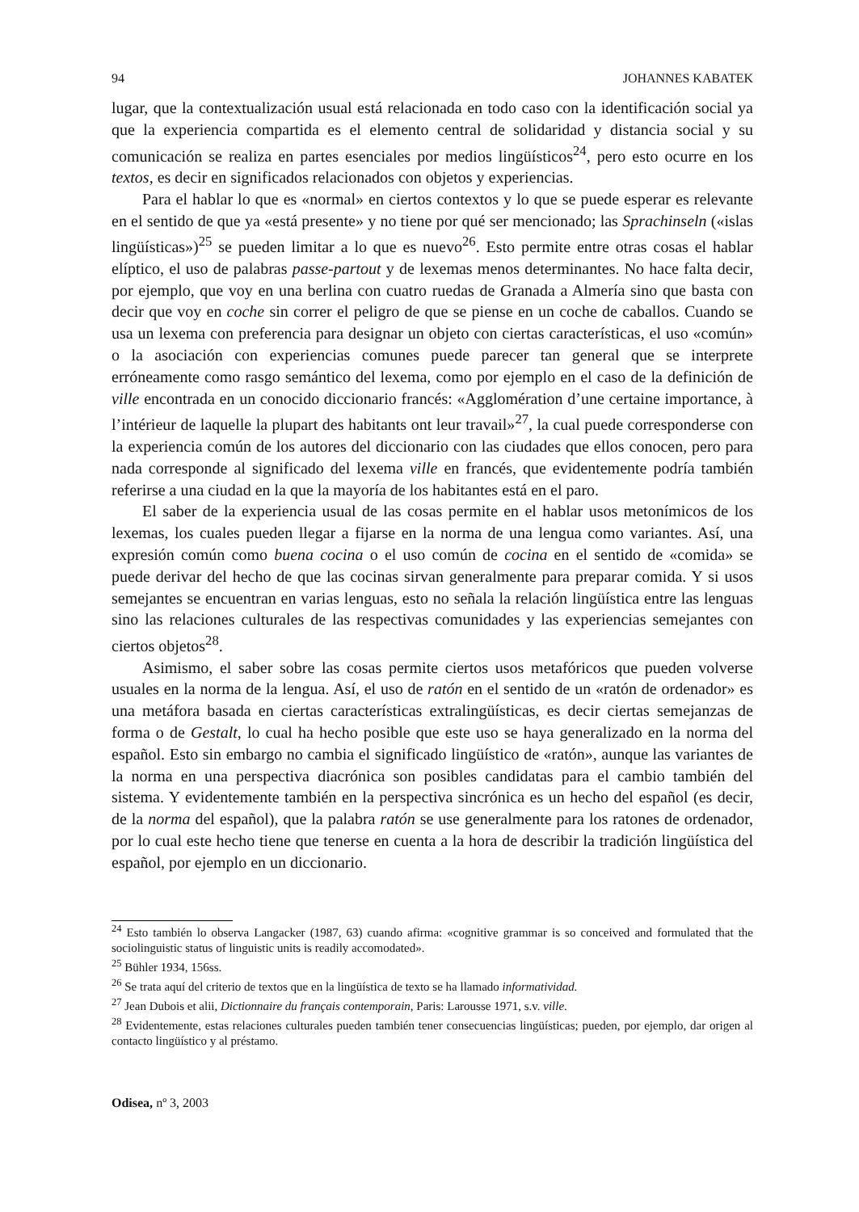94 JOHANNES KABATEK
lugar, que la contextualización usual está relacionada en todo caso con la identificación social ya que la experiencia compartida es el elemento central de solidaridad y distancia social y su comunicación se realiza en partes esenciales por medios lingüísticos<sup>24</sup>, pero esto ocurre en los textos, es decir en significados relacionados con objetos y experiencias.
Para el hablar lo que es «normal» en ciertos contextos y lo que se puede esperar es relevante en el sentido de que ya «está presente» y no tiene por qué ser mencionado; las Sprachinseln («islas lingüísticas»)<sup>25</sup> se pueden limitar a lo que es nuevo<sup>26</sup>. Esto permite entre otras cosas el hablar elíptico, el uso de palabras passe-partout y de lexemas menos determinantes. No hace falta decir, por ejemplo, que voy en una berlina con cuatro ruedas de Granada a Almería sino que basta con decir que voy en coche sin correr el peligro de que se piense en un coche de caballos. Cuando se usa un lexema con preferencia para designar un objeto con ciertas características, el uso «común» o la asociación con experiencias comunes puede parecer tan general que se interprete erróneamente como rasgo semántico del lexema, como por ejemplo en el caso de la definición de ville encontrada en un conocido diccionario francés: «Agglomération d’une certaine importance, à l’intérieur de laquelle la plupart des habitants ont leur travail»<sup>27</sup>, la cual puede corresponderse con la experiencia común de los autores del diccionario con las ciudades que ellos conocen, pero para nada corresponde al significado del lexema ville en francés, que evidentemente podría también referirse a una ciudad en la que la mayoría de los habitantes está en el paro.
El saber de la experiencia usual de las cosas permite en el hablar usos metonímicos de los lexemas, los cuales pueden llegar a fijarse en la norma de una lengua como variantes. Así, una expresión común como buena cocina o el uso común de cocina en el sentido de «comida» se puede derivar del hecho de que las cocinas sirvan generalmente para preparar comida. Y si usos semejantes se encuentran en varias lenguas, esto no señala la relación lingüística entre las lenguas sino las relaciones culturales de las respectivas comunidades y las experiencias semejantes con ciertos objetos<sup>28</sup>.
Asimismo, el saber sobre las cosas permite ciertos usos metafóricos que pueden volverse usuales en la norma de la lengua. Así, el uso de ratón en el sentido de un «ratón de ordenador» es una metáfora basada en ciertas características extralingüísticas, es decir ciertas semejanzas de forma o de Gestalt, lo cual ha hecho posible que este uso se haya generalizado en la norma del español. Esto sin embargo no cambia el significado lingüístico de «ratón», aunque las variantes de la norma en una perspectiva diacrónica son posibles candidatas para el cambio también del sistema. Y evidentemente también en la perspectiva sincrónica es un hecho del español (es decir, de la norma del español), que la palabra ratón se use generalmente para los ratones de ordenador, por lo cual este hecho tiene que tenerse en cuenta a la hora de describir la tradición lingüística del español, por ejemplo en un diccionario.
<sup>24</sup> Esto también lo observa Langacker (1987, 63) cuando afirma: «cognitive grammar is so conceived and formulated that the sociolinguistic status of linguistic units is readily accomodated».
<sup>25</sup> Bühler 1934, 156ss.
<sup>26</sup> Se trata aquí del criterio de textos que en la lingüística de texto se ha llamado informatividad.
<sup>27</sup> Jean Dubois et alii, Dictionnaire du français contemporain, Paris: Larousse 1971, s.v. ville.
<sup>28</sup> Evidentemente, estas relaciones culturales pueden también tener consecuencias lingüísticas; pueden, por ejemplo, dar origen al contacto lingüístico y al préstamo.
Odisea, nº 3, 2003